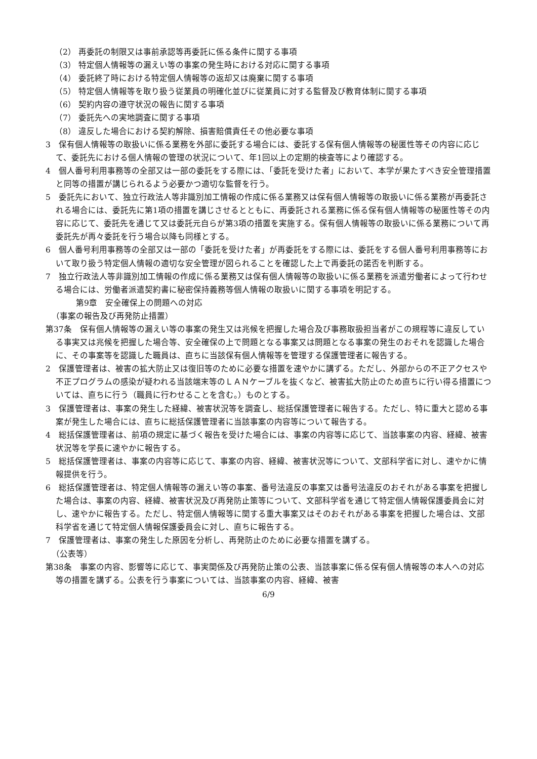（2） 再委託の制限又は事前承認等再委託に係る条件に関する事項
（3） 特定個人情報等の漏えい等の事案の発生時における対応に関する事項
（4） 委託終了時における特定個人情報等の返却又は廃棄に関する事項
（5） 特定個人情報等を取り扱う従業員の明確化並びに従業員に対する監督及び教育体制に関する事項
（6） 契約内容の遵守状況の報告に関する事項
（7） 委託先への実地調査に関する事項
（8） 違反した場合における契約解除、損害賠償責任その他必要な事項
3　保有個人情報等の取扱いに係る業務を外部に委託する場合には、委託する保有個人情報等の秘匿性等その内容に応じて、委託先における個人情報の管理の状況について、年1回以上の定期的検査等により確認する。
4　個人番号利用事務等の全部又は一部の委託をする際には、「委託を受けた者」において、本学が果たすべき安全管理措置と同等の措置が講じられるよう必要かつ適切な監督を行う。
5　委託先において、独立行政法人等非識別加工情報の作成に係る業務又は保有個人情報等の取扱いに係る業務が再委託される場合には、委託先に第1項の措置を講じさせるとともに、再委託される業務に係る保有個人情報等の秘匿性等その内容に応じて、委託先を通じて又は委託元自らが第3項の措置を実施する。保有個人情報等の取扱いに係る業務について再委託先が再々委託を行う場合以降も同様とする。
6　個人番号利用事務等の全部又は一部の「委託を受けた者」が再委託をする際には、委託をする個人番号利用事務等において取り扱う特定個人情報の適切な安全管理が図られることを確認した上で再委託の諾否を判断する。
7　独立行政法人等非識別加工情報の作成に係る業務又は保有個人情報等の取扱いに係る業務を派遣労働者によって行わせる場合には、労働者派遣契約書に秘密保持義務等個人情報の取扱いに関する事項を明記する。
第9章　安全確保上の問題への対応
（事案の報告及び再発防止措置）
第37条　保有個人情報等の漏えい等の事案の発生又は兆候を把握した場合及び事務取扱担当者がこの規程等に違反している事実又は兆候を把握した場合等、安全確保の上で問題となる事案又は問題となる事案の発生のおそれを認識した場合に、その事案等を認識した職員は、直ちに当該保有個人情報等を管理する保護管理者に報告する。
2　保護管理者は、被害の拡大防止又は復旧等のために必要な措置を速やかに講ずる。ただし、外部からの不正アクセスや不正プログラムの感染が疑われる当該端末等のＬＡＮケーブルを抜くなど、被害拡大防止のため直ちに行い得る措置については、直ちに行う（職員に行わせることを含む。）ものとする。
3　保護管理者は、事案の発生した経緯、被害状況等を調査し、総括保護管理者に報告する。ただし、特に重大と認める事案が発生した場合には、直ちに総括保護管理者に当該事案の内容等について報告する。
4　総括保護管理者は、前項の規定に基づく報告を受けた場合には、事案の内容等に応じて、当該事案の内容、経緯、被害状況等を学長に速やかに報告する。
5　総括保護管理者は、事案の内容等に応じて、事案の内容、経緯、被害状況等について、文部科学省に対し、速やかに情報提供を行う。
6　総括保護管理者は、特定個人情報等の漏えい等の事案、番号法違反の事案又は番号法違反のおそれがある事案を把握した場合は、事案の内容、経緯、被害状況及び再発防止策等について、文部科学省を通じて特定個人情報保護委員会に対し、速やかに報告する。ただし、特定個人情報等に関する重大事案又はそのおそれがある事案を把握した場合は、文部科学省を通じて特定個人情報保護委員会に対し、直ちに報告する。
7　保護管理者は、事案の発生した原因を分析し、再発防止のために必要な措置を講ずる。
（公表等）
第38条　事案の内容、影響等に応じて、事実関係及び再発防止策の公表、当該事案に係る保有個人情報等の本人への対応等の措置を講ずる。公表を行う事案については、当該事案の内容、経緯、被害
6/9